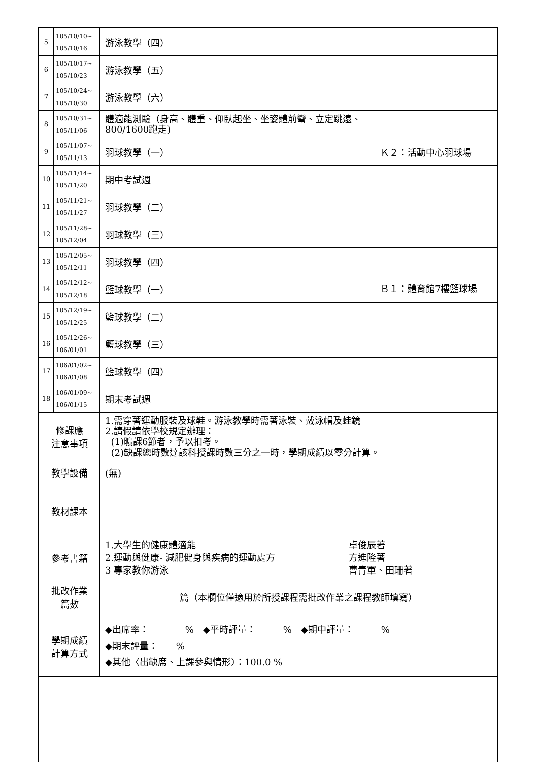| 5 | 105/10/10~ 105/10/16 | 游泳教學（四） | |
| 6 | 105/10/17~ 105/10/23 | 游泳教學（五） | |
| 7 | 105/10/24~ 105/10/30 | 游泳教學（六） | |
| 8 | 105/10/31~ 105/11/06 | 體適能測驗（身高、體重、仰臥起坐、坐姿體前彎、立定跳遠、800/1600跑走) | |
| 9 | 105/11/07~ 105/11/13 | 羽球教學（一） | Ｋ２：活動中心羽球場 |
| 10 | 105/11/14~ 105/11/20 | 期中考試週 | |
| 11 | 105/11/21~ 105/11/27 | 羽球教學（二） | |
| 12 | 105/11/28~ 105/12/04 | 羽球教學（三） | |
| 13 | 105/12/05~ 105/12/11 | 羽球教學（四） | |
| 14 | 105/12/12~ 105/12/18 | 籃球教學（一） | Ｂ１：體育館7樓籃球場 |
| 15 | 105/12/19~ 105/12/25 | 籃球教學（二） | |
| 16 | 105/12/26~ 106/01/01 | 籃球教學（三） | |
| 17 | 106/01/02~ 106/01/08 | 籃球教學（四） | |
| 18 | 106/01/09~ 106/01/15 | 期末考試週 | |
| 修課應 注意事項 | | 1.需穿著運動服裝及球鞋。游泳教學時需著泳裝、戴泳帽及蛙鏡 2.請假請依學校規定辦理： (1)曠課6節者，予以扣考。 (2)缺課總時數達該科授課時數三分之一時，學期成績以零分計算。 | |
| 教學設備 | | (無) | |
| 教材課本 | | | |
| 參考書籍 | | 1.大學生的健康體適能 卓俊辰著 2.運動與健康- 減肥健身與疾病的運動處方 方進隆著 3 專家教你游泳 曹青軍、田珊著 | |
| 批改作業 篇數 | | 篇（本欄位僅適用於所授課程需批改作業之課程教師填寫） | |
| 學期成績 計算方式 | | ◆出席率： % ◆平時評量： % ◆期中評量： % ◆期末評量： % ◆其他〈出缺席、上課參與情形〉：100.0 % | |